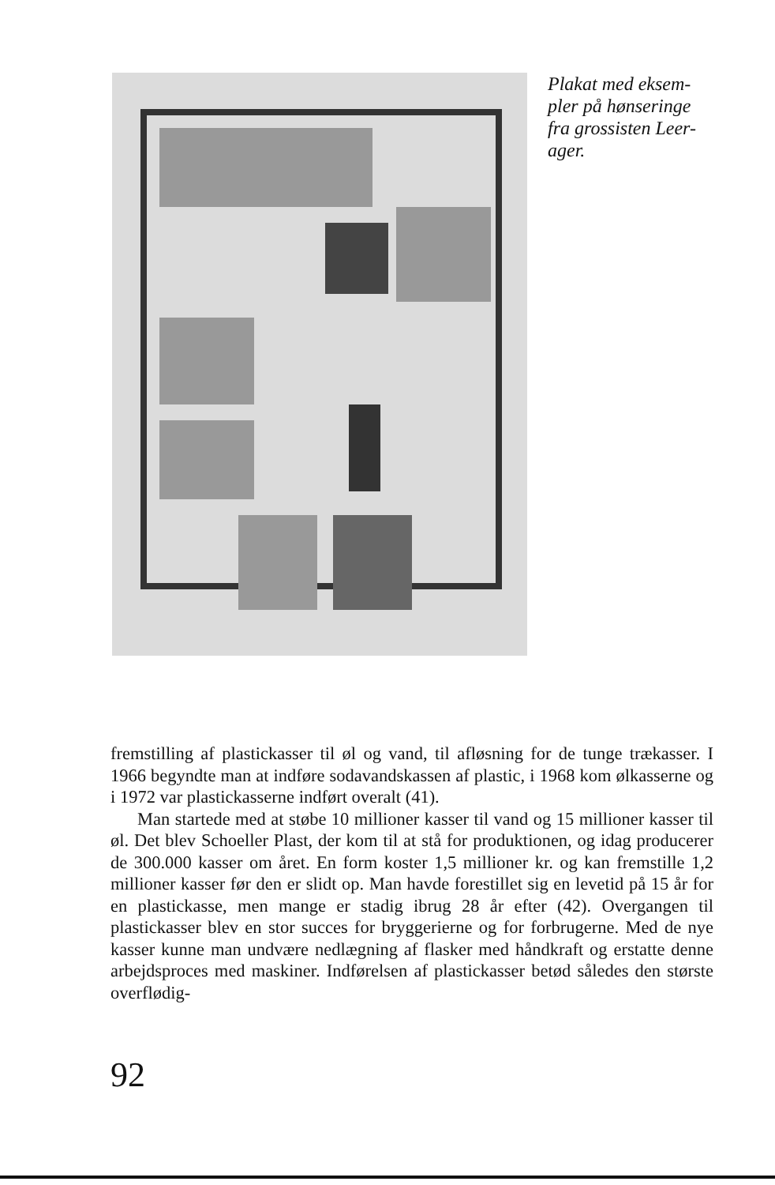Plakat med eksem-
pler på hønseringe
fra grossisten Leer-
ager.
fremstilling af plastickasser til øl og vand, til afløsning for de tunge trækasser. I 1966 begyndte man at indføre sodavandskassen af plastic, i 1968 kom ølkasserne og i 1972 var plastickasserne indført overalt (41).
Man startede med at støbe 10 millioner kasser til vand og 15 millioner kasser til øl. Det blev Schoeller Plast, der kom til at stå for produktionen, og idag producerer de 300.000 kasser om året. En form koster 1,5 millioner kr. og kan fremstille 1,2 millioner kasser før den er slidt op. Man havde forestillet sig en levetid på 15 år for en plastickasse, men mange er stadig ibrug 28 år efter (42). Overgangen til plastickasser blev en stor succes for bryggerierne og for forbrugerne. Med de nye kasser kunne man undvære nedlægning af flasker med håndkraft og erstatte denne arbejdsproces med maskiner. Indførelsen af plastickasser betød således den største overflødig-
92